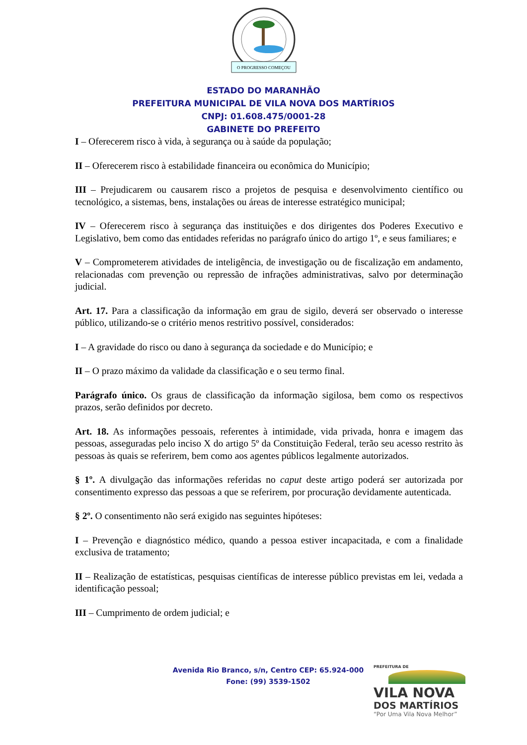O PROGRESSO COMEÇOU
ESTADO DO MARANHÃO
PREFEITURA MUNICIPAL DE VILA NOVA DOS MARTÍRIOS
CNPJ: 01.608.475/0001-28
GABINETE DO PREFEITO
I – Oferecerem risco à vida, à segurança ou à saúde da população;
II – Oferecerem risco à estabilidade financeira ou econômica do Município;
III – Prejudicarem ou causarem risco a projetos de pesquisa e desenvolvimento científico ou tecnológico, a sistemas, bens, instalações ou áreas de interesse estratégico municipal;
IV – Oferecerem risco à segurança das instituições e dos dirigentes dos Poderes Executivo e Legislativo, bem como das entidades referidas no parágrafo único do artigo 1º, e seus familiares; e
V – Comprometerem atividades de inteligência, de investigação ou de fiscalização em andamento, relacionadas com prevenção ou repressão de infrações administrativas, salvo por determinação judicial.
Art. 17. Para a classificação da informação em grau de sigilo, deverá ser observado o interesse público, utilizando-se o critério menos restritivo possível, considerados:
I – A gravidade do risco ou dano à segurança da sociedade e do Município; e
II – O prazo máximo da validade da classificação e o seu termo final.
Parágrafo único. Os graus de classificação da informação sigilosa, bem como os respectivos prazos, serão definidos por decreto.
Art. 18. As informações pessoais, referentes à intimidade, vida privada, honra e imagem das pessoas, asseguradas pelo inciso X do artigo 5º da Constituição Federal, terão seu acesso restrito às pessoas às quais se referirem, bem como aos agentes públicos legalmente autorizados.
§ 1º. A divulgação das informações referidas no caput deste artigo poderá ser autorizada por consentimento expresso das pessoas a que se referirem, por procuração devidamente autenticada.
§ 2º. O consentimento não será exigido nas seguintes hipóteses:
I – Prevenção e diagnóstico médico, quando a pessoa estiver incapacitada, e com a finalidade exclusiva de tratamento;
II – Realização de estatísticas, pesquisas científicas de interesse público previstas em lei, vedada a identificação pessoal;
III – Cumprimento de ordem judicial; e
Avenida Rio Branco, s/n, Centro CEP: 65.924-000
Fone: (99) 3539-1502
PREFEITURA DE
VILA NOVA
DOS MARTÍRIOS
“Por Uma Vila Nova Melhor”